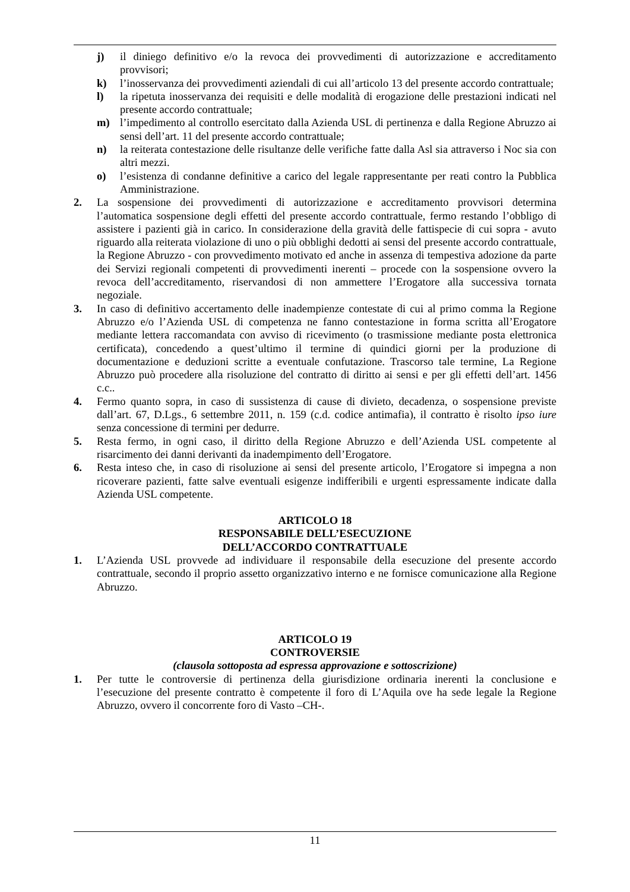j) il diniego definitivo e/o la revoca dei provvedimenti di autorizzazione e accreditamento provvisori;
k) l’inosservanza dei provvedimenti aziendali di cui all’articolo 13 del presente accordo contrattuale;
l) la ripetuta inosservanza dei requisiti e delle modalità di erogazione delle prestazioni indicati nel presente accordo contrattuale;
m) l’impedimento al controllo esercitato dalla Azienda USL di pertinenza e dalla Regione Abruzzo ai sensi dell’art. 11 del presente accordo contrattuale;
n) la reiterata contestazione delle risultanze delle verifiche fatte dalla Asl sia attraverso i Noc sia con altri mezzi.
o) l’esistenza di condanne definitive a carico del legale rappresentante per reati contro la Pubblica Amministrazione.
2. La sospensione dei provvedimenti di autorizzazione e accreditamento provvisori determina l’automatica sospensione degli effetti del presente accordo contrattuale, fermo restando l’obbligo di assistere i pazienti già in carico. In considerazione della gravità delle fattispecie di cui sopra - avuto riguardo alla reiterata violazione di uno o più obblighi dedotti ai sensi del presente accordo contrattuale, la Regione Abruzzo - con provvedimento motivato ed anche in assenza di tempestiva adozione da parte dei Servizi regionali competenti di provvedimenti inerenti – procede con la sospensione ovvero la revoca dell’accreditamento, riservandosi di non ammettere l’Erogatore alla successiva tornata negoziale.
3. In caso di definitivo accertamento delle inadempienze contestate di cui al primo comma la Regione Abruzzo e/o l’Azienda USL di competenza ne fanno contestazione in forma scritta all’Erogatore mediante lettera raccomandata con avviso di ricevimento (o trasmissione mediante posta elettronica certificata), concedendo a quest’ultimo il termine di quindici giorni per la produzione di documentazione e deduzioni scritte a eventuale confutazione. Trascorso tale termine, La Regione Abruzzo può procedere alla risoluzione del contratto di diritto ai sensi e per gli effetti dell’art. 1456 c.c..
4. Fermo quanto sopra, in caso di sussistenza di cause di divieto, decadenza, o sospensione previste dall’art. 67, D.Lgs., 6 settembre 2011, n. 159 (c.d. codice antimafia), il contratto è risolto ipso iure senza concessione di termini per dedurre.
5. Resta fermo, in ogni caso, il diritto della Regione Abruzzo e dell’Azienda USL competente al risarcimento dei danni derivanti da inadempimento dell’Erogatore.
6. Resta inteso che, in caso di risoluzione ai sensi del presente articolo, l’Erogatore si impegna a non ricoverare pazienti, fatte salve eventuali esigenze indifferibili e urgenti espressamente indicate dalla Azienda USL competente.
ARTICOLO 18
RESPONSABILE DELL’ESECUZIONE
DELL’ACCORDO CONTRATTUALE
1. L’Azienda USL provvede ad individuare il responsabile della esecuzione del presente accordo contrattuale, secondo il proprio assetto organizzativo interno e ne fornisce comunicazione alla Regione Abruzzo.
ARTICOLO 19
CONTROVERSIE
(clausola sottoposta ad espressa approvazione e sottoscrizione)
1. Per tutte le controversie di pertinenza della giurisdizione ordinaria inerenti la conclusione e l’esecuzione del presente contratto è competente il foro di L’Aquila ove ha sede legale la Regione Abruzzo, ovvero il concorrente foro di Vasto –CH-.
11